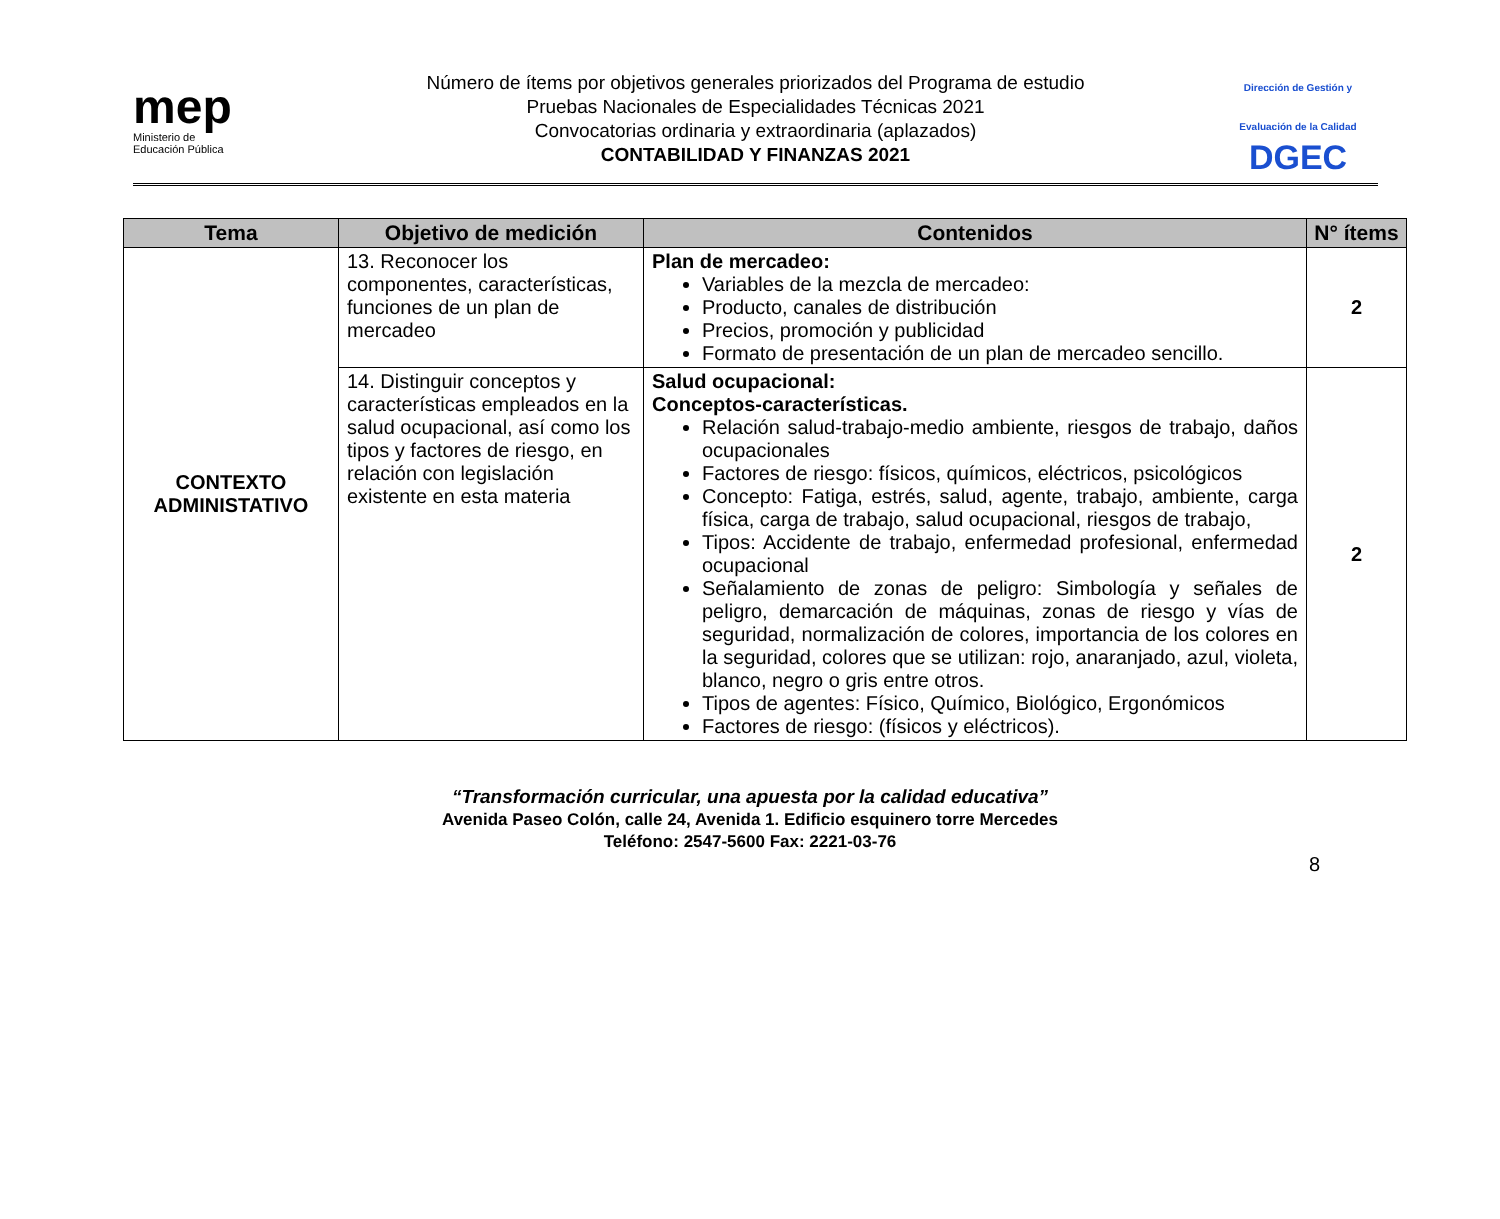mep
Ministerio de
Educación Pública
Número de ítems por objetivos generales priorizados del Programa de estudio
Pruebas Nacionales de Especialidades Técnicas 2021
Convocatorias ordinaria y extraordinaria (aplazados)
CONTABILIDAD Y FINANZAS 2021
Dirección de Gestión y Evaluación de la Calidad
DGEC
| Tema | Objetivo de medición | Contenidos | N° ítems |
| --- | --- | --- | --- |
| CONTEXTO ADMINISTATIVO | 13. Reconocer los componentes, características, funciones de un plan de mercadeo | Plan de mercadeo: Variables de la mezcla de mercadeo: Producto, canales de distribución Precios, promoción y publicidad Formato de presentación de un plan de mercadeo sencillo. | 2 |
| | 14. Distinguir conceptos y características empleados en la salud ocupacional, así como los tipos y factores de riesgo, en relación con legislación existente en esta materia | Salud ocupacional: Conceptos-características. Relación salud-trabajo-medio ambiente, riesgos de trabajo, daños ocupacionales Factores de riesgo: físicos, químicos, eléctricos, psicológicos Concepto: Fatiga, estrés, salud, agente, trabajo, ambiente, carga física, carga de trabajo, salud ocupacional, riesgos de trabajo, Tipos: Accidente de trabajo, enfermedad profesional, enfermedad ocupacional Señalamiento de zonas de peligro: Simbología y señales de peligro, demarcación de máquinas, zonas de riesgo y vías de seguridad, normalización de colores, importancia de los colores en la seguridad, colores que se utilizan: rojo, anaranjado, azul, violeta, blanco, negro o gris entre otros. Tipos de agentes: Físico, Químico, Biológico, Ergonómicos Factores de riesgo: (físicos y eléctricos). | 2 |
“Transformación curricular, una apuesta por la calidad educativa”
Avenida Paseo Colón, calle 24, Avenida 1. Edificio esquinero torre Mercedes
Teléfono: 2547-5600 Fax: 2221-03-76
8